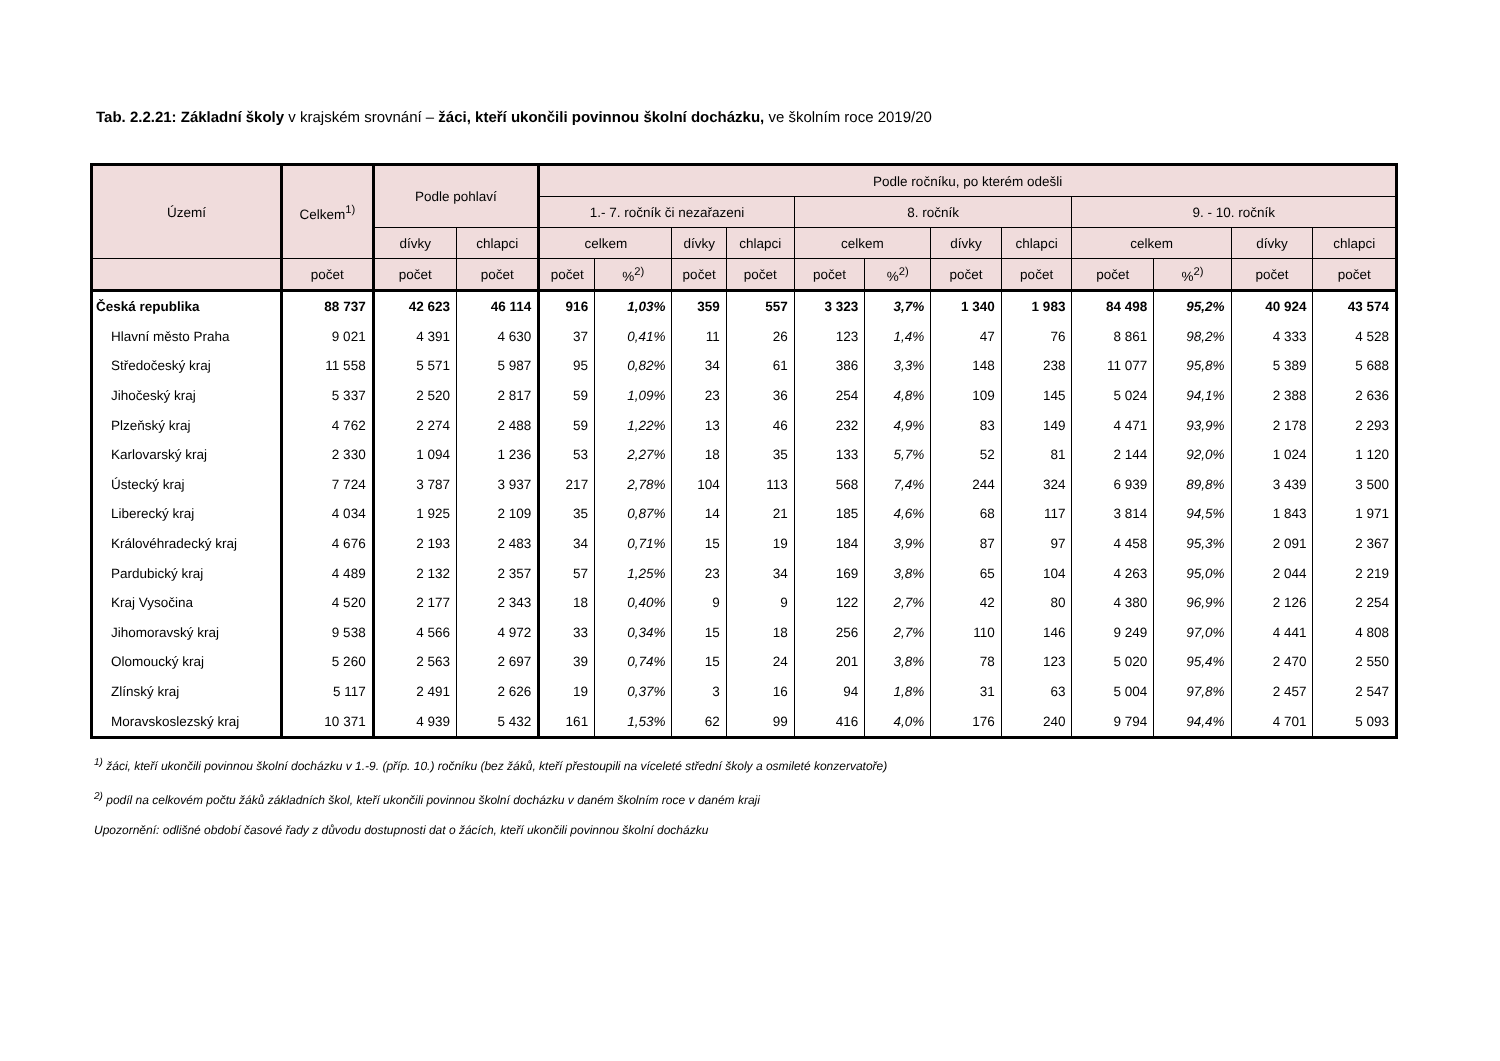Tab. 2.2.21: Základní školy v krajském srovnání – žáci, kteří ukončili povinnou školní docházku, ve školním roce 2019/20
| Území | Celkem<sup>1)</sup> | Podle pohlaví | | Podle ročníku, po kterém odešli | | | | | | | | | | | |
| --- | --- | --- | --- | --- | --- | --- | --- | --- | --- | --- | --- | --- | --- | --- | --- |
| | | | | 1.- 7. ročník či nezařazeni | | | | 8. ročník | | | | 9. - 10. ročník | | | |
| | | dívky | chlapci | celkem | | dívky | chlapci | celkem | | dívky | chlapci | celkem | | dívky | chlapci |
| | počet | počet | počet | počet | %<sup>2)</sup> | počet | počet | počet | %<sup>2)</sup> | počet | počet | počet | %<sup>2)</sup> | počet | počet |
| Česká republika | 88 737 | 42 623 | 46 114 | 916 | 1,03% | 359 | 557 | 3 323 | 3,7% | 1 340 | 1 983 | 84 498 | 95,2% | 40 924 | 43 574 |
| Hlavní město Praha | 9 021 | 4 391 | 4 630 | 37 | 0,41% | 11 | 26 | 123 | 1,4% | 47 | 76 | 8 861 | 98,2% | 4 333 | 4 528 |
| Středočeský kraj | 11 558 | 5 571 | 5 987 | 95 | 0,82% | 34 | 61 | 386 | 3,3% | 148 | 238 | 11 077 | 95,8% | 5 389 | 5 688 |
| Jihočeský kraj | 5 337 | 2 520 | 2 817 | 59 | 1,09% | 23 | 36 | 254 | 4,8% | 109 | 145 | 5 024 | 94,1% | 2 388 | 2 636 |
| Plzeňský kraj | 4 762 | 2 274 | 2 488 | 59 | 1,22% | 13 | 46 | 232 | 4,9% | 83 | 149 | 4 471 | 93,9% | 2 178 | 2 293 |
| Karlovarský kraj | 2 330 | 1 094 | 1 236 | 53 | 2,27% | 18 | 35 | 133 | 5,7% | 52 | 81 | 2 144 | 92,0% | 1 024 | 1 120 |
| Ústecký kraj | 7 724 | 3 787 | 3 937 | 217 | 2,78% | 104 | 113 | 568 | 7,4% | 244 | 324 | 6 939 | 89,8% | 3 439 | 3 500 |
| Liberecký kraj | 4 034 | 1 925 | 2 109 | 35 | 0,87% | 14 | 21 | 185 | 4,6% | 68 | 117 | 3 814 | 94,5% | 1 843 | 1 971 |
| Královéhradecký kraj | 4 676 | 2 193 | 2 483 | 34 | 0,71% | 15 | 19 | 184 | 3,9% | 87 | 97 | 4 458 | 95,3% | 2 091 | 2 367 |
| Pardubický kraj | 4 489 | 2 132 | 2 357 | 57 | 1,25% | 23 | 34 | 169 | 3,8% | 65 | 104 | 4 263 | 95,0% | 2 044 | 2 219 |
| Kraj Vysočina | 4 520 | 2 177 | 2 343 | 18 | 0,40% | 9 | 9 | 122 | 2,7% | 42 | 80 | 4 380 | 96,9% | 2 126 | 2 254 |
| Jihomoravský kraj | 9 538 | 4 566 | 4 972 | 33 | 0,34% | 15 | 18 | 256 | 2,7% | 110 | 146 | 9 249 | 97,0% | 4 441 | 4 808 |
| Olomoucký kraj | 5 260 | 2 563 | 2 697 | 39 | 0,74% | 15 | 24 | 201 | 3,8% | 78 | 123 | 5 020 | 95,4% | 2 470 | 2 550 |
| Zlínský kraj | 5 117 | 2 491 | 2 626 | 19 | 0,37% | 3 | 16 | 94 | 1,8% | 31 | 63 | 5 004 | 97,8% | 2 457 | 2 547 |
| Moravskoslezský kraj | 10 371 | 4 939 | 5 432 | 161 | 1,53% | 62 | 99 | 416 | 4,0% | 176 | 240 | 9 794 | 94,4% | 4 701 | 5 093 |
<sup>1)</sup> žáci, kteří ukončili povinnou školní docházku v 1.-9. (příp. 10.) ročníku (bez žáků, kteří přestoupili na víceleté střední školy a osmileté konzervatoře)
<sup>2)</sup> podíl na celkovém počtu žáků základních škol, kteří ukončili povinnou školní docházku v daném školním roce v daném kraji
Upozornění: odlišné období časové řady z důvodu dostupnosti dat o žácích, kteří ukončili povinnou školní docházku